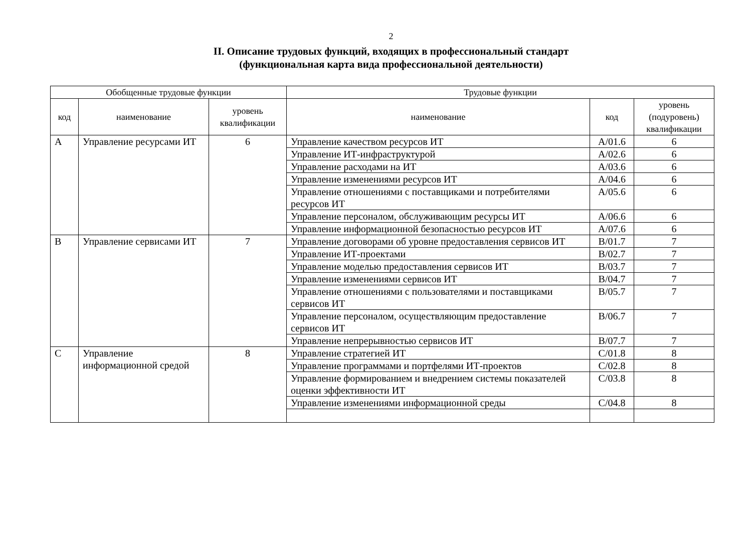2
II. Описание трудовых функций, входящих в профессиональный стандарт
(функциональная карта вида профессиональной деятельности)
| Обобщенные трудовые функции | | | Трудовые функции | | |
| --- | --- | --- | --- | --- | --- |
| код | наименование | уровень квалификации | наименование | код | уровень (подуровень) квалификации |
| A | Управление ресурсами ИТ | 6 | Управление качеством ресурсов ИТ | A/01.6 | 6 |
| | | | Управление ИТ-инфраструктурой | A/02.6 | 6 |
| | | | Управление расходами на ИТ | A/03.6 | 6 |
| | | | Управление изменениями ресурсов ИТ | A/04.6 | 6 |
| | | | Управление отношениями с поставщиками и потребителями ресурсов ИТ | A/05.6 | 6 |
| | | | Управление персоналом, обслуживающим ресурсы ИТ | A/06.6 | 6 |
| | | | Управление информационной безопасностью ресурсов ИТ | A/07.6 | 6 |
| B | Управление сервисами ИТ | 7 | Управление договорами об уровне предоставления сервисов ИТ | B/01.7 | 7 |
| | | | Управление ИТ-проектами | B/02.7 | 7 |
| | | | Управление моделью предоставления сервисов ИТ | B/03.7 | 7 |
| | | | Управление изменениями сервисов ИТ | B/04.7 | 7 |
| | | | Управление отношениями с пользователями и поставщиками сервисов ИТ | B/05.7 | 7 |
| | | | Управление персоналом, осуществляющим предоставление сервисов ИТ | B/06.7 | 7 |
| | | | Управление непрерывностью сервисов ИТ | B/07.7 | 7 |
| C | Управление информационной средой | 8 | Управление стратегией ИТ | C/01.8 | 8 |
| | | | Управление программами и портфелями ИТ-проектов | C/02.8 | 8 |
| | | | Управление формированием и внедрением системы показателей оценки эффективности ИТ | C/03.8 | 8 |
| | | | Управление изменениями информационной среды | C/04.8 | 8 |